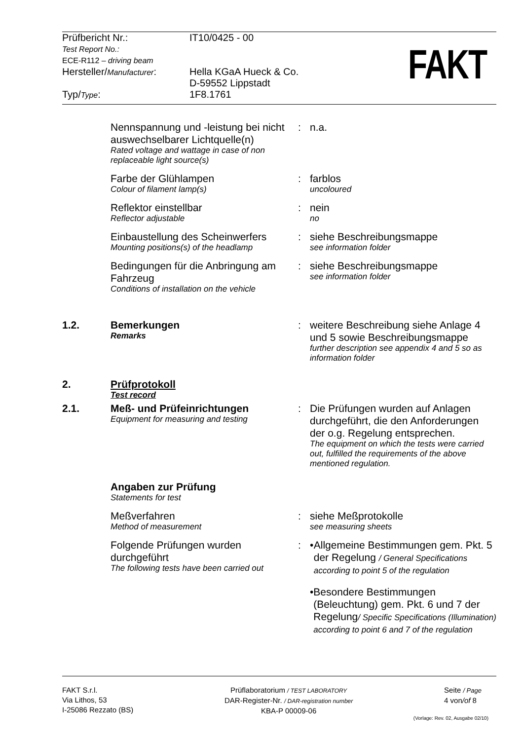| Prüfbericht Nr.: | IT10/0425 - 00 |
| Test Report No.: ECE-R112 – driving beam | |
| Hersteller/ Manufacturer : | Hella KGaA Hueck & Co. D-59552 Lippstadt |
| Typ/ Type : | 1F8.1761 |
FAKT
| | Nennspannung und -leistung bei nicht auswechselbarer Lichtquelle(n) Rated voltage and wattage in case of non replaceable light source(s) | : | n.a. |
| | Farbe der Glühlampen Colour of filament lamp(s) | : | farblos uncoloured |
| | Reflektor einstellbar Reflector adjustable | : | nein no |
| | Einbaustellung des Scheinwerfers Mounting positions(s) of the headlamp | : | siehe Beschreibungsmappe see information folder |
| | Bedingungen für die Anbringung am Fahrzeug Conditions of installation on the vehicle | : | siehe Beschreibungsmappe see information folder |
| 1.2. | Bemerkungen Remarks | : | weitere Beschreibung siehe Anlage 4 und 5 sowie Beschreibungsmappe further description see appendix 4 and 5 so as information folder |
| 2. | Prüfprotokoll Test record | | |
| 2.1. | Meß- und Prüfeinrichtungen Equipment for measuring and testing | : | Die Prüfungen wurden auf Anlagen durchgeführt, die den Anforderungen der o.g. Regelung entsprechen. The equipment on which the tests were carried out, fulfilled the requirements of the above mentioned regulation. |
| | Angaben zur Prüfung Statements for test | | |
| | Meßverfahren Method of measurement | : | siehe Meßprotokolle see measuring sheets |
| | Folgende Prüfungen wurden durchgeführt The following tests have been carried out | : | • Allgemeine Bestimmungen gem. Pkt. 5 der Regelung / General Specifications according to point 5 of the regulation • Besondere Bestimmungen (Beleuchtung) gem. Pkt. 6 und 7 der Regelung / Specific Specifications (Illumination) according to point 6 and 7 of the regulation |
FAKT S.r.l.
Via Lithos, 53
I-25086 Rezzato (BS)
Prüflaboratorium / TEST LABORATORY
DAR-Register-Nr. / DAR-registration number
KBA-P 00009-06
Seite / Page
4 von/of 8
(Vorlage: Rev. 02, Ausgabe 02/10)